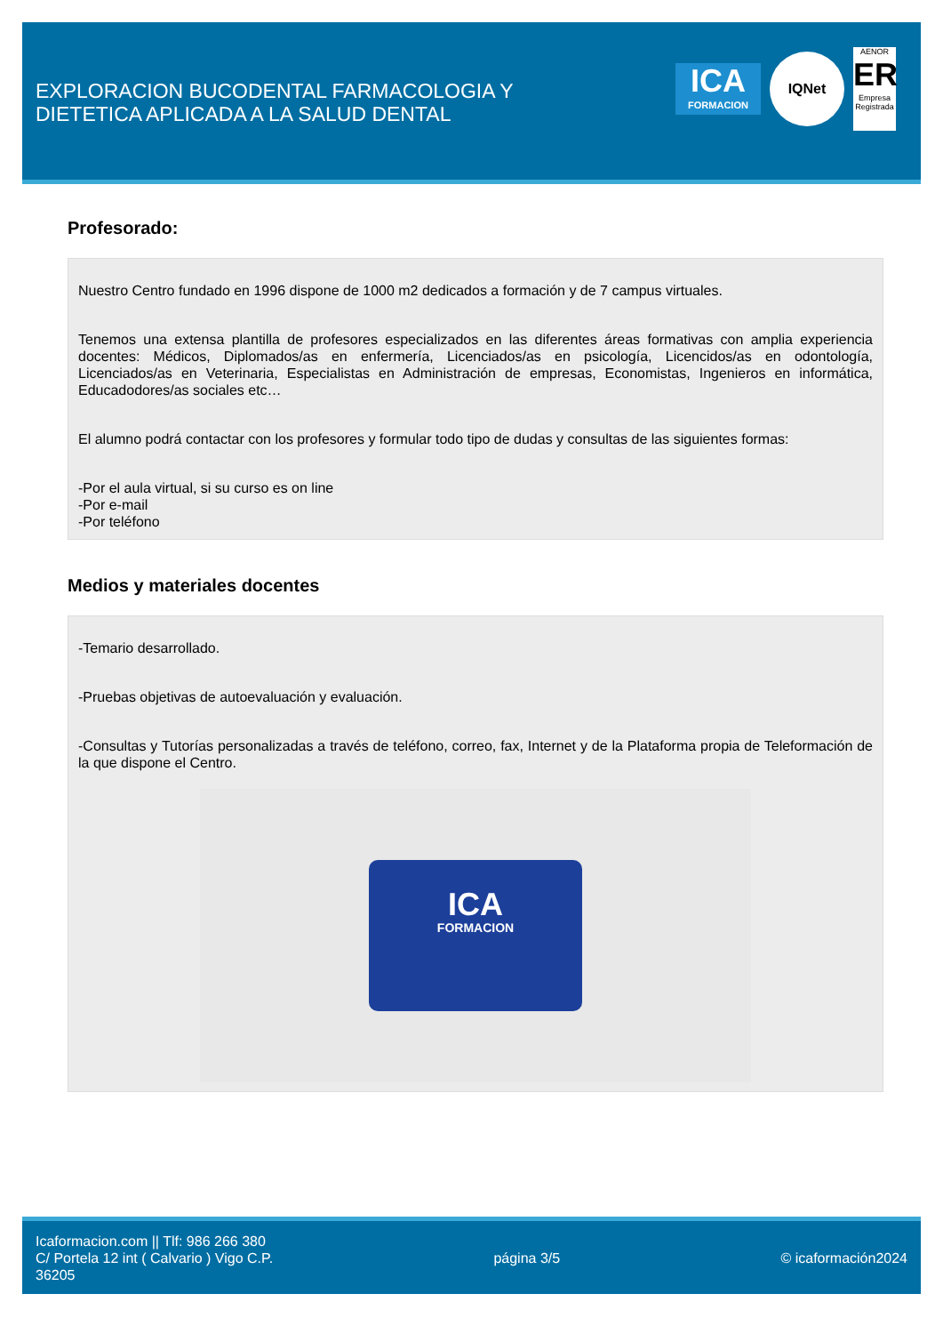EXPLORACION BUCODENTAL FARMACOLOGIA Y
DIETETICA APLICADA A LA SALUD DENTAL
ICA
FORMACION
IQNet
AENOR
ER
Empresa Registrada
Profesorado:
Nuestro Centro fundado en 1996 dispone de 1000 m2 dedicados a formación y de 7 campus virtuales.
Tenemos una extensa plantilla de profesores especializados en las diferentes áreas formativas con amplia experiencia docentes: Médicos, Diplomados/as en enfermería, Licenciados/as en psicología, Licencidos/as en odontología, Licenciados/as en Veterinaria, Especialistas en Administración de empresas, Economistas, Ingenieros en informática, Educadodores/as sociales etc…
El alumno podrá contactar con los profesores y formular todo tipo de dudas y consultas de las siguientes formas:
-Por el aula virtual, si su curso es on line
-Por e-mail
-Por teléfono
Medios y materiales docentes
-Temario desarrollado.
-Pruebas objetivas de autoevaluación y evaluación.
-Consultas y Tutorías personalizadas a través de teléfono, correo, fax, Internet y de la Plataforma propia de Teleformación de la que dispone el Centro.
ICA
FORMACION
Icaformacion.com || Tlf: 986 266 380
C/ Portela 12 int ( Calvario ) Vigo C.P.
36205
página 3/5 © icaformación2024